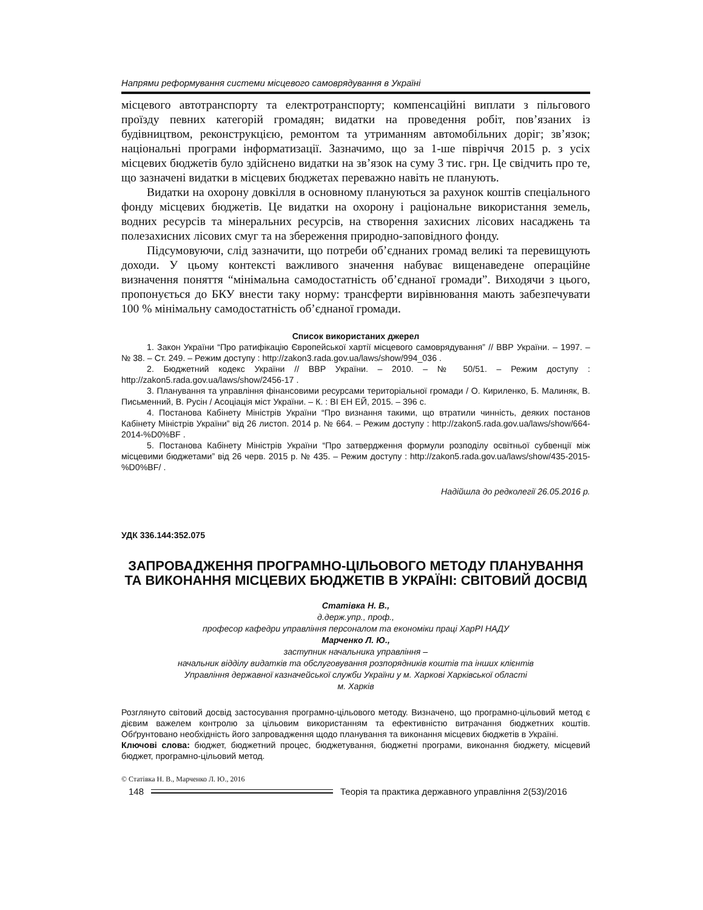Напрями реформування системи місцевого самоврядування в Україні
місцевого автотранспорту та електротранспорту; компенсаційні виплати з пільгового проїзду певних категорій громадян; видатки на проведення робіт, пов’язаних із будівництвом, реконструкцією, ремонтом та утриманням автомобільних доріг; зв’язок; національні програми інформатизації. Зазначимо, що за 1-ше півріччя 2015 р. з усіх місцевих бюджетів було здійснено видатки на зв’язок на суму 3 тис. грн. Це свідчить про те, що зазначені видатки в місцевих бюджетах переважно навіть не планують.
Видатки на охорону довкілля в основному плануються за рахунок коштів спеціального фонду місцевих бюджетів. Це видатки на охорону і раціональне використання земель, водних ресурсів та мінеральних ресурсів, на створення захисних лісових насаджень та полезахисних лісових смуг та на збереження природно-заповідного фонду.
Підсумовуючи, слід зазначити, що потреби об’єднаних громад великі та перевищують доходи. У цьому контексті важливого значення набуває вищенаведене операційне визначення поняття “мінімальна самодостатність об’єднаної громади”. Виходячи з цього, пропонується до БКУ внести таку норму: трансферти вирівнювання мають забезпечувати 100 % мінімальну самодостатність об’єднаної громади.
Список використаних джерел
1. Закон України “Про ратифікацію Європейської хартії місцевого самоврядування” // ВВР України. – 1997. – № 38. – Ст. 249. – Режим доступу : http://zakon3.rada.gov.ua/laws/show/994_036 .
2. Бюджетний кодекс України // ВВР України. – 2010. – № 50/51. – Режим доступу : http://zakon5.rada.gov.ua/laws/show/2456-17 .
3. Планування та управління фінансовими ресурсами територіальної громади / О. Кириленко, Б. Малиняк, В. Письменний, В. Русін / Асоціація міст України. – К. : ВІ ЕН ЕЙ, 2015. – 396 с.
4. Постанова Кабінету Міністрів України “Про визнання такими, що втратили чинність, деяких постанов Кабінету Міністрів України” від 26 листоп. 2014 р. № 664. – Режим доступу : http://zakon5.rada.gov.ua/laws/show/664-2014-%D0%BF .
5. Постанова Кабінету Міністрів України “Про затвердження формули розподілу освітньої субвенції між місцевими бюджетами” від 26 черв. 2015 р. № 435. – Режим доступу : http://zakon5.rada.gov.ua/laws/show/435-2015-%D0%BF/ .
Надійшла до редколегії 26.05.2016 р.
УДК 336.144:352.075
ЗАПРОВАДЖЕННЯ ПРОГРАМНО-ЦІЛЬОВОГО МЕТОДУ ПЛАНУВАННЯ ТА ВИКОНАННЯ МІСЦЕВИХ БЮДЖЕТІВ В УКРАЇНІ: СВІТОВИЙ ДОСВІД
Статівка Н. В.,
д.держ.упр., проф.,
професор кафедри управління персоналом та економіки праці ХарРІ НАДУ
Марченко Л. Ю.,
заступник начальника управління –
начальник відділу видатків та обслуговування розпорядників коштів та інших клієнтів
Управління державної казначейської служби України у м. Харкові Харківської області
м. Харків
Розглянуто світовий досвід застосування програмно-цільового методу. Визначено, що програмно-цільовий метод є дієвим важелем контролю за цільовим використанням та ефективністю витрачання бюджетних коштів. Обґрунтовано необхідність його запровадження щодо планування та виконання місцевих бюджетів в Україні.
Ключові слова: бюджет, бюджетний процес, бюджетування, бюджетні програми, виконання бюджету, місцевий бюджет, програмно-цільовий метод.
© Статівка Н. В., Марченко Л. Ю., 2016
148
Теорія та практика державного управління 2(53)/2016